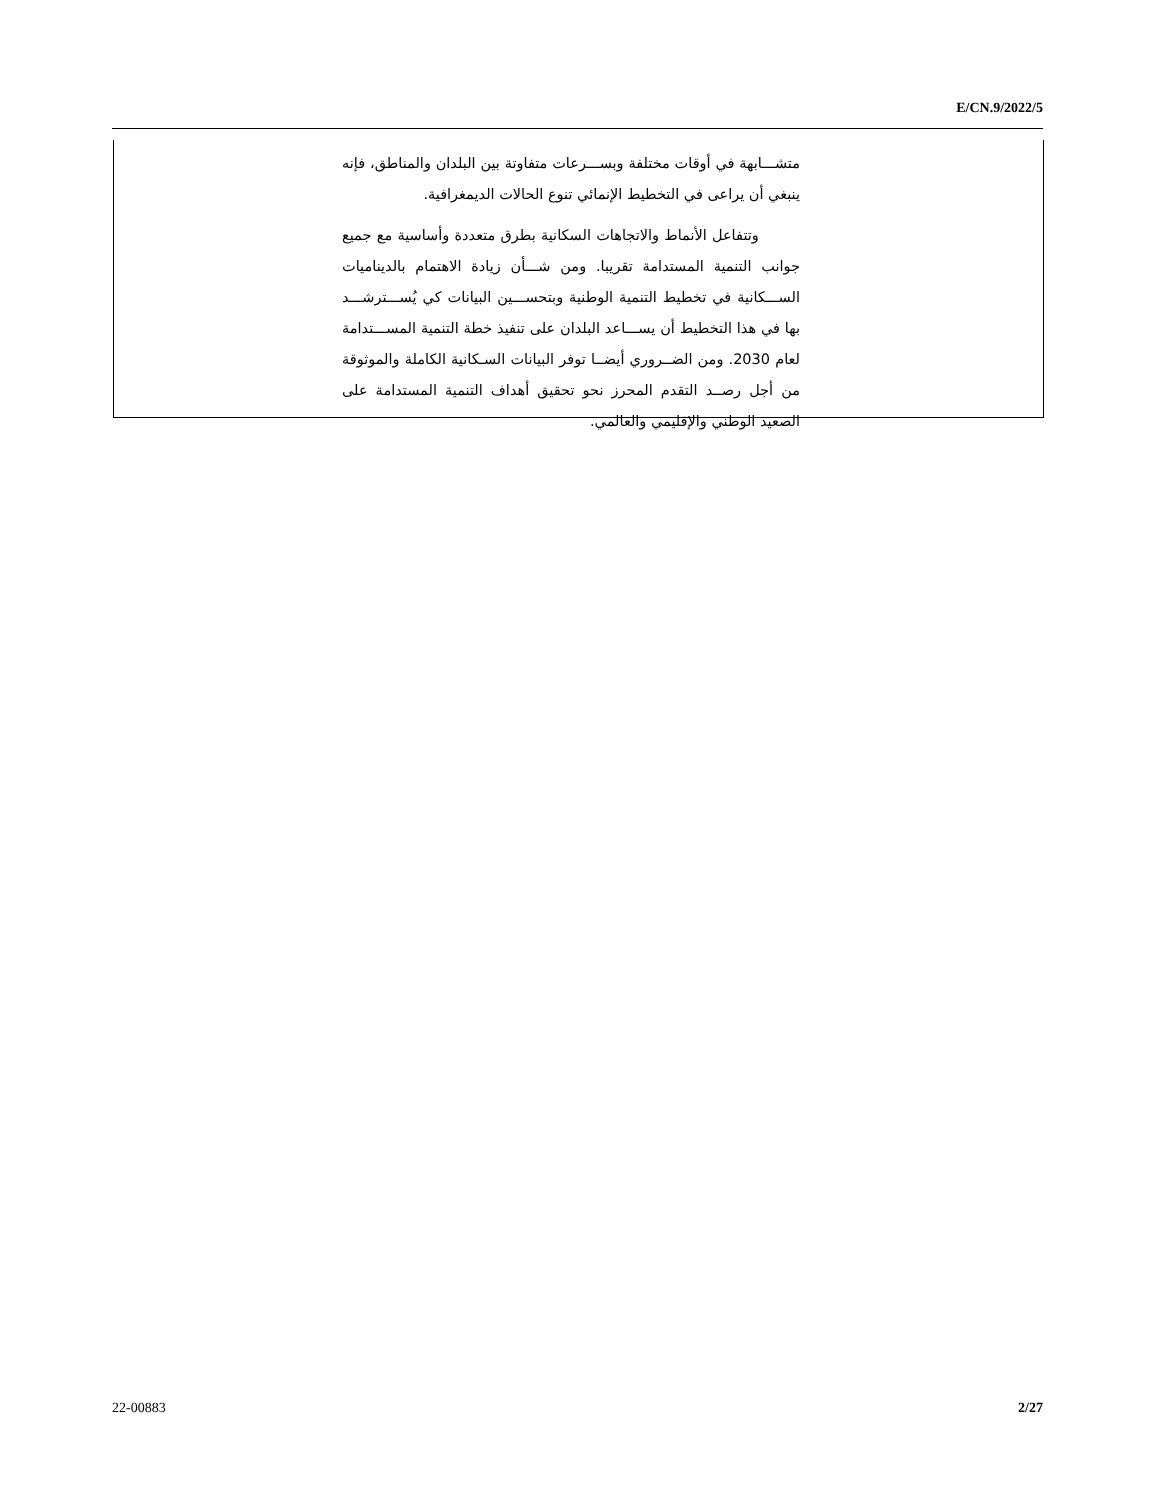E/CN.9/2022/5
متشـــابهة في أوقات مختلفة وبســـرعات متفاوتة بين البلدان والمناطق، فإنه ينبغي أن يراعى في التخطيط الإنمائي تنوع الحالات الديمغرافية.
وتتفاعل الأنماط والاتجاهات السكانية بطرق متعددة وأساسية مع جميع جوانب التنمية المستدامة تقريبا. ومن شـــأن زيادة الاهتمام بالديناميات الســـكانية في تخطيط التنمية الوطنية وبتحســـين البيانات كي يُســـترشـــد بها في هذا التخطيط أن يســـاعد البلدان على تنفيذ خطة التنمية المســـتدامة لعام 2030. ومن الضــروري أيضــا توفر البيانات السـكانية الكاملة والموثوقة من أجل رصــد التقدم المحرز نحو تحقيق أهداف التنمية المستدامة على الصعيد الوطني والإقليمي والعالمي.
22-00883 2/27